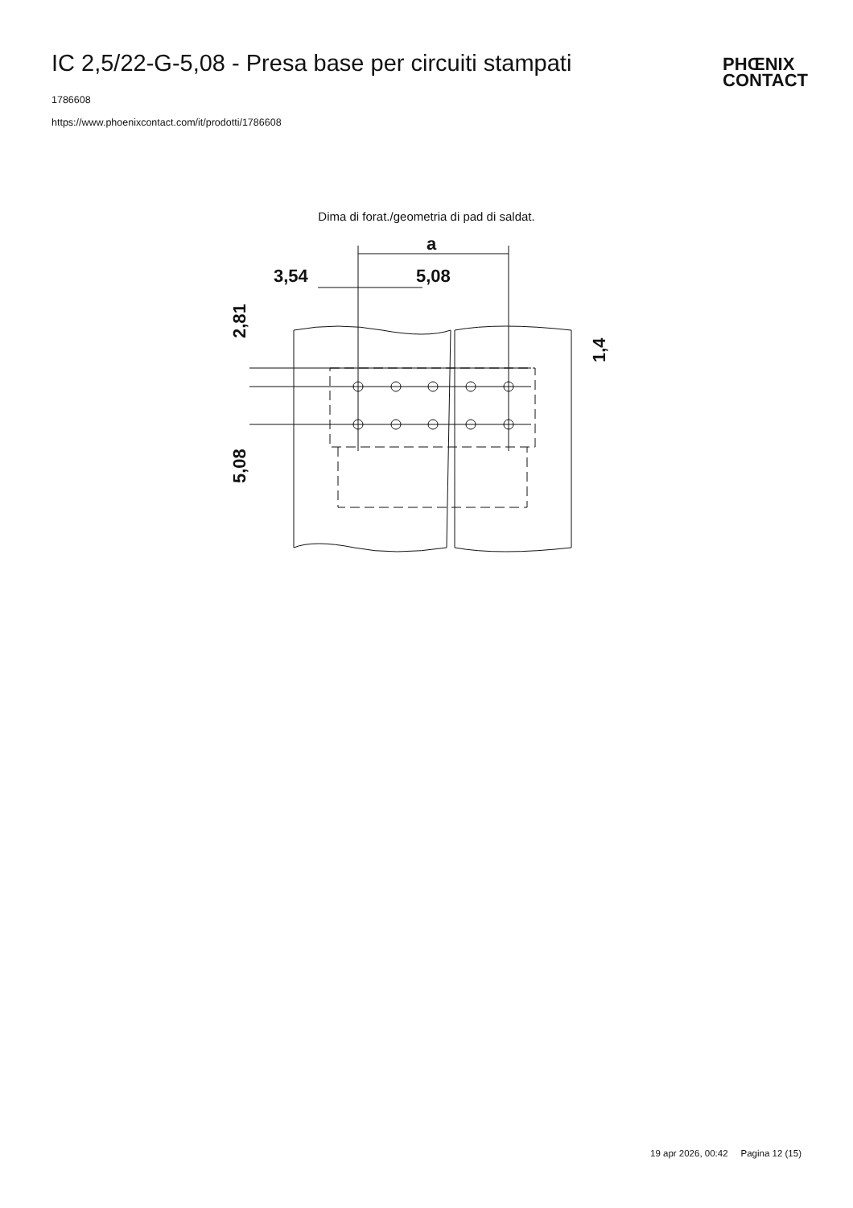IC 2,5/22-G-5,08 - Presa base per circuiti stampati
1786608
https://www.phoenixcontact.com/it/prodotti/1786608
PHŒNIX
CONTACT
Dima di forat./geometria di pad di saldat.
a
3,54
5,08
2,81
5,08
1,4
19 apr 2026, 00:42 Pagina 12 (15)